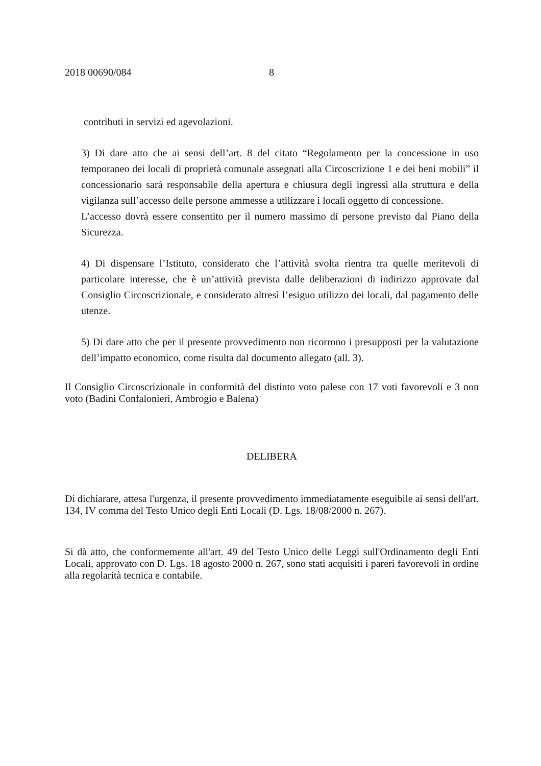2018 00690/084 8
contributi in servizi ed agevolazioni.
3) Di dare atto che ai sensi dell’art. 8 del citato “Regolamento per la concessione in uso temporaneo dei locali di proprietà comunale assegnati alla Circoscrizione 1 e dei beni mobili” il concessionario sarà responsabile della apertura e chiusura degli ingressi alla struttura e della vigilanza sull’accesso delle persone ammesse a utilizzare i locali oggetto di concessione.
L’accesso dovrà essere consentito per il numero massimo di persone previsto dal Piano della Sicurezza.
4) Di dispensare l’Istituto, considerato che l’attività svolta rientra tra quelle meritevoli di particolare interesse, che è un’attività prevista dalle deliberazioni di indirizzo approvate dal Consiglio Circoscrizionale, e considerato altresì l’esiguo utilizzo dei locali, dal pagamento delle utenze.
5) Di dare atto che per il presente provvedimento non ricorrono i presupposti per la valutazione dell’impatto economico, come risulta dal documento allegato (all. 3).
Il Consiglio Circoscrizionale in conformità del distinto voto palese con 17 voti favorevoli e 3 non voto (Badini Confalonieri, Ambrogio e Balena)
DELIBERA
Di dichiarare, attesa l'urgenza, il presente provvedimento immediatamente eseguibile ai sensi dell'art. 134, IV comma del Testo Unico degli Enti Locali (D. Lgs. 18/08/2000 n. 267).
Si dà atto, che conformemente all'art. 49 del Testo Unico delle Leggi sull'Ordinamento degli Enti Locali, approvato con D. Lgs. 18 agosto 2000 n. 267, sono stati acquisiti i pareri favorevoli in ordine alla regolarità tecnica e contabile.